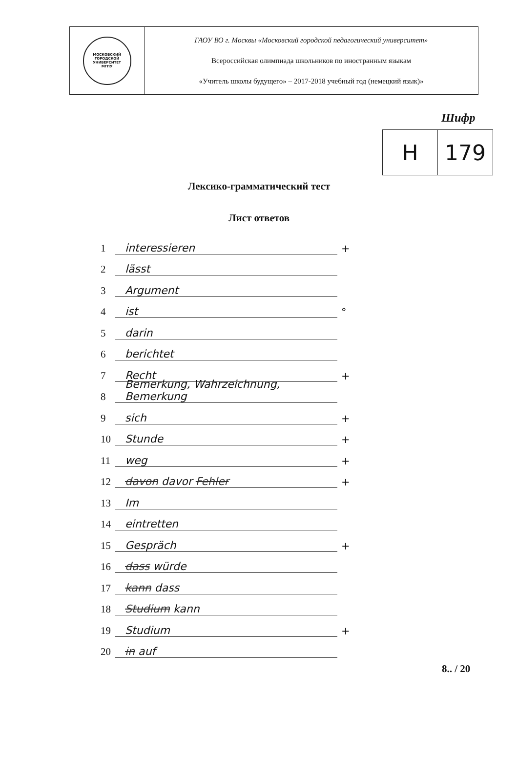| МОСКОВСКИЙ ГОРОДСКОЙ УНИВЕРСИТЕТ МГПУ | ГАОУ ВО г. Москвы «Московский городской педагогический университет» Всероссийская олимпиада школьников по иностранным языкам «Учитель школы будущего» – 2017-2018 учебный год (немецкий язык)» |
Шифр
| H | 179 |
Лексико-грамматический тест
Лист ответов
1 interessieren +
2 lässt
3 Argument
4 ist °
5 darin
6 berichtet
7 Recht +
8 Bemerkung, Wahrzeichnung, Bemerkung
9 sich +
10 Stunde +
11 weg +
12 davon davor Fehler +
13 Im
14 eintretten
15 Gespräch +
16 dass würde
17 kann dass
18 Studium kann
19 Studium +
20 in auf
8.. / 20